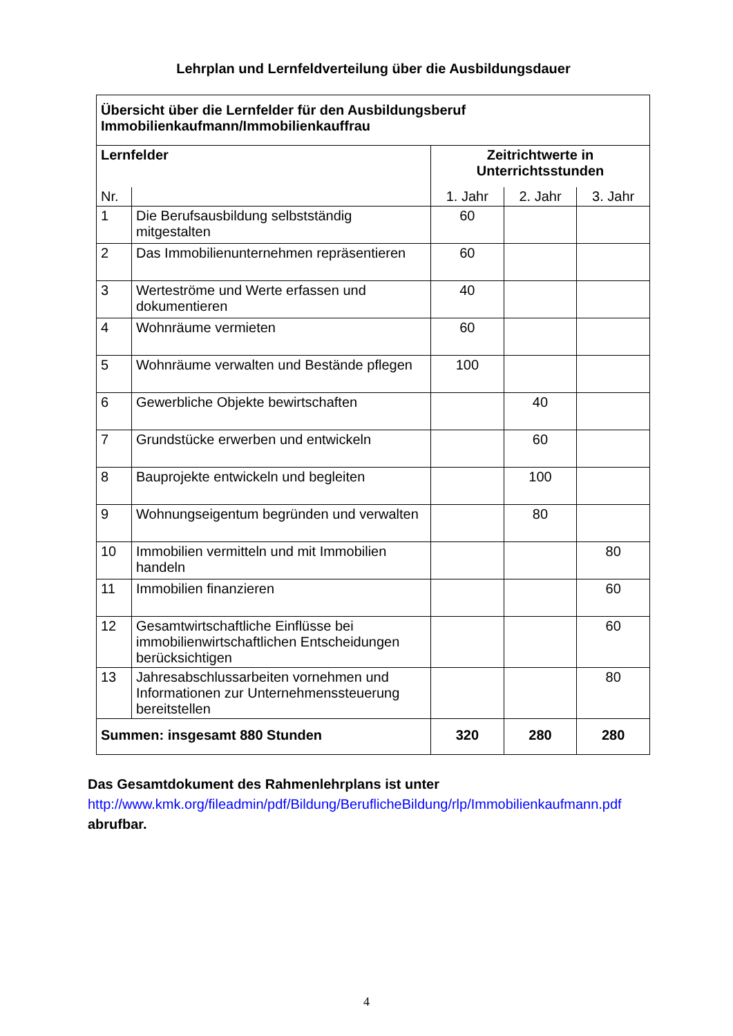Lehrplan und Lernfeldverteilung über die Ausbildungsdauer
| Übersicht über die Lernfelder für den Ausbildungsberuf Immobilienkaufmann/Immobilienkauffrau | | | | |
| Lernfelder | | Zeitrichtwerte in Unterrichtsstunden | | |
| Nr. | | 1. Jahr | 2. Jahr | 3. Jahr |
| 1 | Die Berufsausbildung selbstständig mitgestalten | 60 | | |
| 2 | Das Immobilienunternehmen repräsentieren | 60 | | |
| 3 | Werteströme und Werte erfassen und dokumentieren | 40 | | |
| 4 | Wohnräume vermieten | 60 | | |
| 5 | Wohnräume verwalten und Bestände pflegen | 100 | | |
| 6 | Gewerbliche Objekte bewirtschaften | | 40 | |
| 7 | Grundstücke erwerben und entwickeln | | 60 | |
| 8 | Bauprojekte entwickeln und begleiten | | 100 | |
| 9 | Wohnungseigentum begründen und verwalten | | 80 | |
| 10 | Immobilien vermitteln und mit Immobilien handeln | | | 80 |
| 11 | Immobilien finanzieren | | | 60 |
| 12 | Gesamtwirtschaftliche Einflüsse bei immobilienwirtschaftlichen Entscheidungen berücksichtigen | | | 60 |
| 13 | Jahresabschlussarbeiten vornehmen und Informationen zur Unternehmenssteuerung bereitstellen | | | 80 |
| Summen: insgesamt 880 Stunden | | 320 | 280 | 280 |
Das Gesamtdokument des Rahmenlehrplans ist unter http://www.kmk.org/fileadmin/pdf/Bildung/BeruflicheBildung/rlp/Immobilienkaufmann.pdf abrufbar.
4